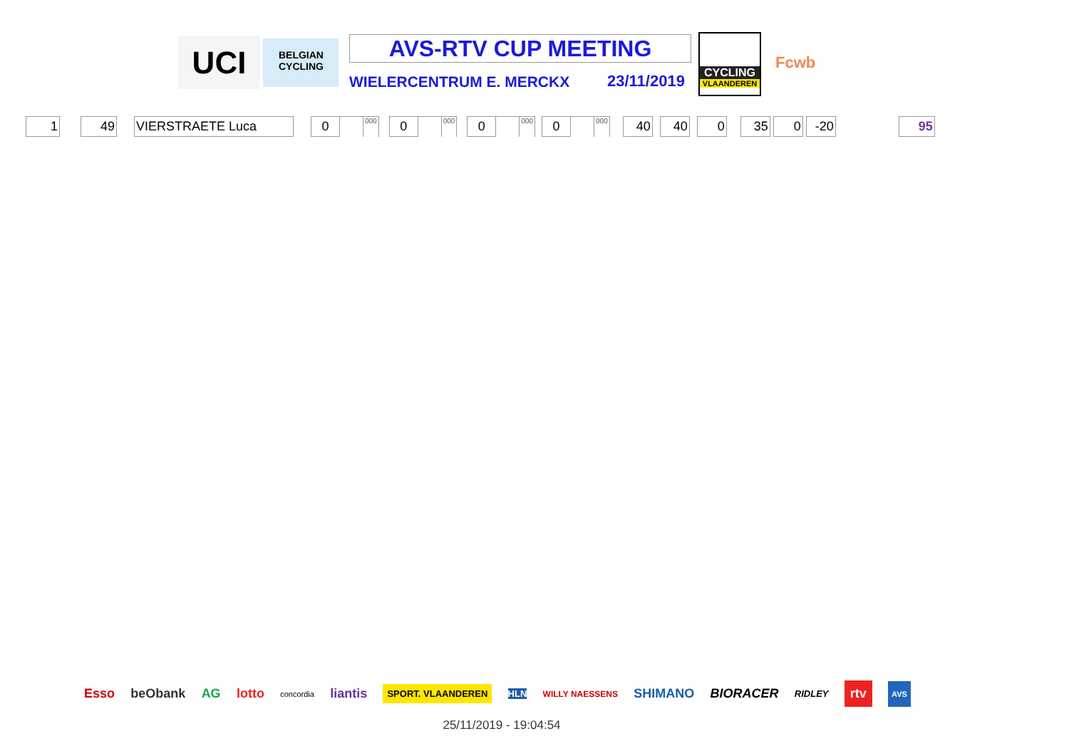UCI
BELGIAN CYCLING
AVS-RTV CUP MEETING
WIELERCENTRUM E. MERCKX 23/11/2019
CYCLING
VLAANDEREN
Fcwb
| 1 | | 49 | | VIERSTRAETE Luca | | 0 | | 000 | | 0 | | 000 | | 0 | | 000 | | 0 | | 000 | | 40 | | 40 | | 0 | | 35 | | 0 | | -20 | | 95 |
Esso beObank AG lotto concordia liantis SPORT. VLAANDEREN HLN WILLY NAESSENS SHIMANO BIORACER RIDLEY rtv AVS
25/11/2019 - 19:04:54